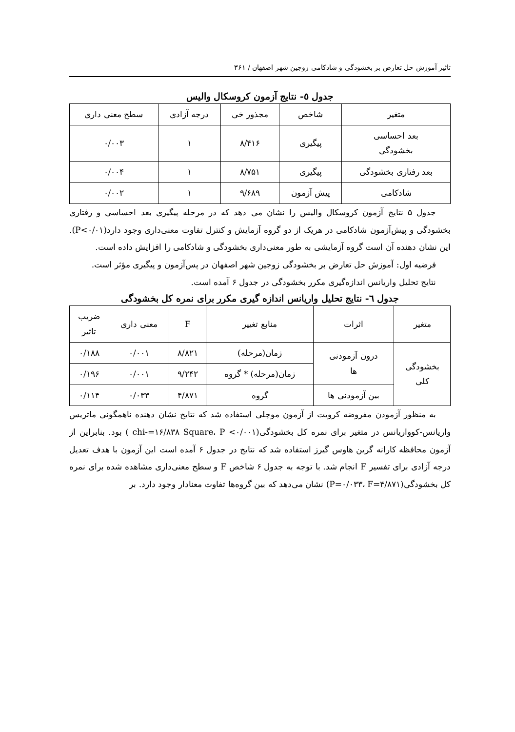تاثیر آموزش حل تعارض بر بخشودگی و شادکامی زوجین شهر اصفهان / ۳۶۱
جدول ٥- نتایج آزمون کروسکال والیس
| متغیر | شاخص | مجذور خی | درجه آزادی | سطح معنی داری |
| --- | --- | --- | --- | --- |
| بعد احساسی بخشودگی | پیگیری | ۸/۴۱۶ | ۱ | ۰/۰۰۳ |
| بعد رفتاری بخشودگی | پیگیری | ۸/۷۵۱ | ۱ | ۰/۰۰۴ |
| شادکامی | پیش آزمون | ۹/۶۸۹ | ۱ | ۰/۰۰۲ |
جدول ۵ نتایج آزمون کروسکال والیس را نشان می دهد که در مرحله پیگیری بعد احساسی و رفتاری بخشودگی و پیش‌آزمون شادکامی در هریک از دو گروه آزمایش و کنترل تفاوت معنی‌داری وجود دارد(P<۰/۰۱). این نشان دهنده آن است گروه آزمایشی به طور معنی‌داری بخشودگی و شادکامی را افزایش داده است.
فرضیه اول: آموزش حل تعارض بر بخشودگی زوجین شهر اصفهان در پس‌آزمون و پیگیری مؤثر است.
نتایج تحلیل واریانس اندازه‌گیری مکرر بخشودگی در جدول ۶ آمده است.
جدول ٦- نتایج تحلیل واریانس اندازه گیری مکرر برای نمره کل بخشودگی
| متغیر | اثرات | منابع تغییر | F | معنی داری | ضریب تاثیر |
| --- | --- | --- | --- | --- | --- |
| بخشودگی کلی | درون آزمودنی ها | زمان(مرحله) | ۸/۸۲۱ | ۰/۰۰۱ | ۰/۱۸۸ |
| | | زمان(مرحله) * گروه | ۹/۲۴۲ | ۰/۰۰۱ | ۰/۱۹۶ |
| | بین آزمودنی ها | گروه | ۴/۸۷۱ | ۰/۰۳۳ | ۰/۱۱۴ |
به منظور آزمودن مفروضه کرویت از آزمون موچلی استفاده شد که نتایج نشان دهنده ناهمگونی ماتریس واریانس-کوواریانس در متغیر برای نمره کل بخشودگی(chi-=۱۶/۸۳۸ Square، P <۰/۰۰۱ ) بود. بنابراین از آزمون محافظه کارانه گرین هاوس گیرز استفاده شد که نتایج در جدول ۶ آمده است این آزمون با هدف تعدیل درجه آزادی برای تفسیر F انجام شد. با توجه به جدول ۶ شاخص F و سطح معنی‌داری مشاهده شده برای نمره کل بخشودگی(P=۰/۰۳۳، F=۴/۸۷۱) نشان می‌دهد که بین گروه‌ها تفاوت معنادار وجود دارد. بر